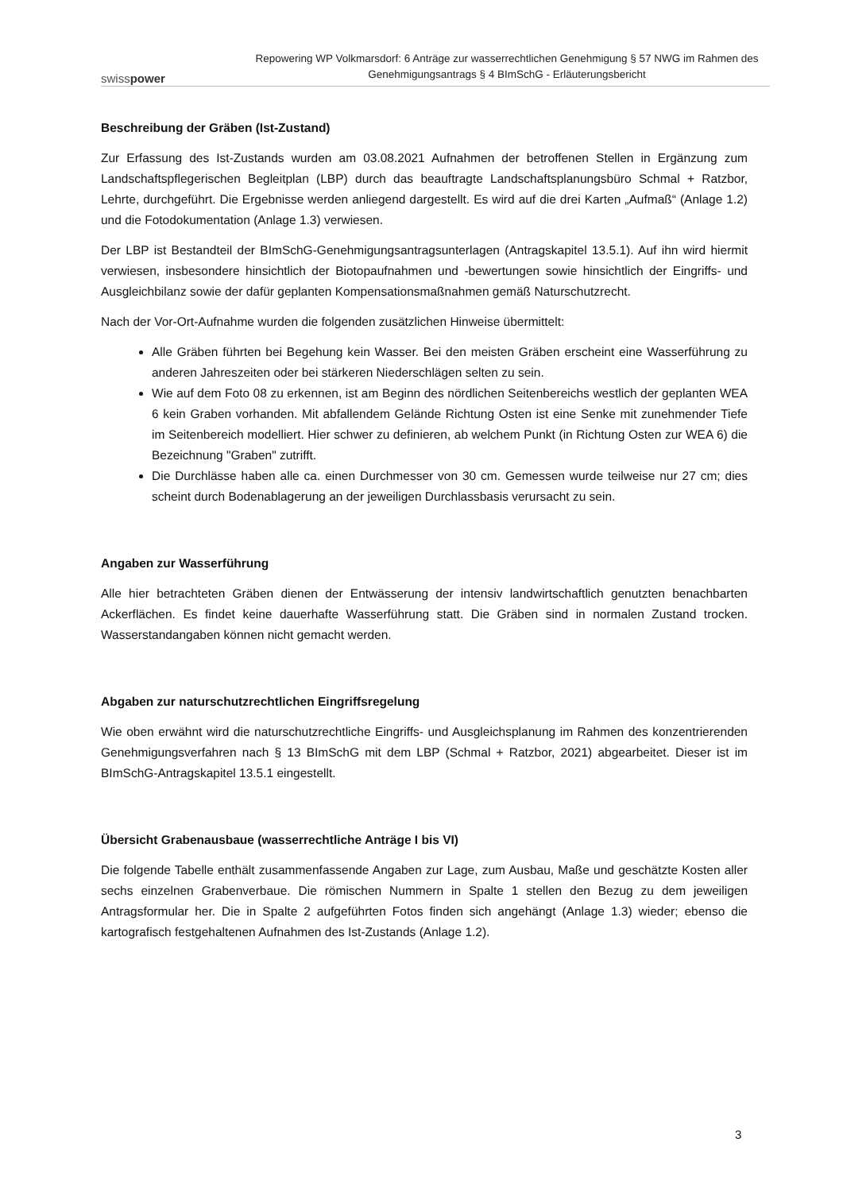swisspower
Repowering WP Volkmarsdorf: 6 Anträge zur wasserrechtlichen Genehmigung § 57 NWG im Rahmen des Genehmigungsantrags § 4 BImSchG - Erläuterungsbericht
Beschreibung der Gräben (Ist-Zustand)
Zur Erfassung des Ist-Zustands wurden am 03.08.2021 Aufnahmen der betroffenen Stellen in Ergänzung zum Landschaftspflegerischen Begleitplan (LBP) durch das beauftragte Landschaftsplanungsbüro Schmal + Ratzbor, Lehrte, durchgeführt. Die Ergebnisse werden anliegend dargestellt. Es wird auf die drei Karten „Aufmaß“ (Anlage 1.2) und die Fotodokumentation (Anlage 1.3) verwiesen.
Der LBP ist Bestandteil der BImSchG-Genehmigungsantragsunterlagen (Antragskapitel 13.5.1). Auf ihn wird hiermit verwiesen, insbesondere hinsichtlich der Biotopaufnahmen und -bewertungen sowie hinsichtlich der Eingriffs- und Ausgleichbilanz sowie der dafür geplanten Kompensationsmaßnahmen gemäß Naturschutzrecht.
Nach der Vor-Ort-Aufnahme wurden die folgenden zusätzlichen Hinweise übermittelt:
Alle Gräben führten bei Begehung kein Wasser. Bei den meisten Gräben erscheint eine Wasserführung zu anderen Jahreszeiten oder bei stärkeren Niederschlägen selten zu sein.
Wie auf dem Foto 08 zu erkennen, ist am Beginn des nördlichen Seitenbereichs westlich der geplanten WEA 6 kein Graben vorhanden. Mit abfallendem Gelände Richtung Osten ist eine Senke mit zunehmender Tiefe im Seitenbereich modelliert. Hier schwer zu definieren, ab welchem Punkt (in Richtung Osten zur WEA 6) die Bezeichnung "Graben" zutrifft.
Die Durchlässe haben alle ca. einen Durchmesser von 30 cm. Gemessen wurde teilweise nur 27 cm; dies scheint durch Bodenablagerung an der jeweiligen Durchlassbasis verursacht zu sein.
Angaben zur Wasserführung
Alle hier betrachteten Gräben dienen der Entwässerung der intensiv landwirtschaftlich genutzten benachbarten Ackerflächen. Es findet keine dauerhafte Wasserführung statt. Die Gräben sind in normalen Zustand trocken. Wasserstandangaben können nicht gemacht werden.
Abgaben zur naturschutzrechtlichen Eingriffsregelung
Wie oben erwähnt wird die naturschutzrechtliche Eingriffs- und Ausgleichsplanung im Rahmen des konzentrierenden Genehmigungsverfahren nach § 13 BImSchG mit dem LBP (Schmal + Ratzbor, 2021) abgearbeitet. Dieser ist im BImSchG-Antragskapitel 13.5.1 eingestellt.
Übersicht Grabenausbaue (wasserrechtliche Anträge I bis VI)
Die folgende Tabelle enthält zusammenfassende Angaben zur Lage, zum Ausbau, Maße und geschätzte Kosten aller sechs einzelnen Grabenverbaue. Die römischen Nummern in Spalte 1 stellen den Bezug zu dem jeweiligen Antragsformular her. Die in Spalte 2 aufgeführten Fotos finden sich angehängt (Anlage 1.3) wieder; ebenso die kartografisch festgehaltenen Aufnahmen des Ist-Zustands (Anlage 1.2).
3